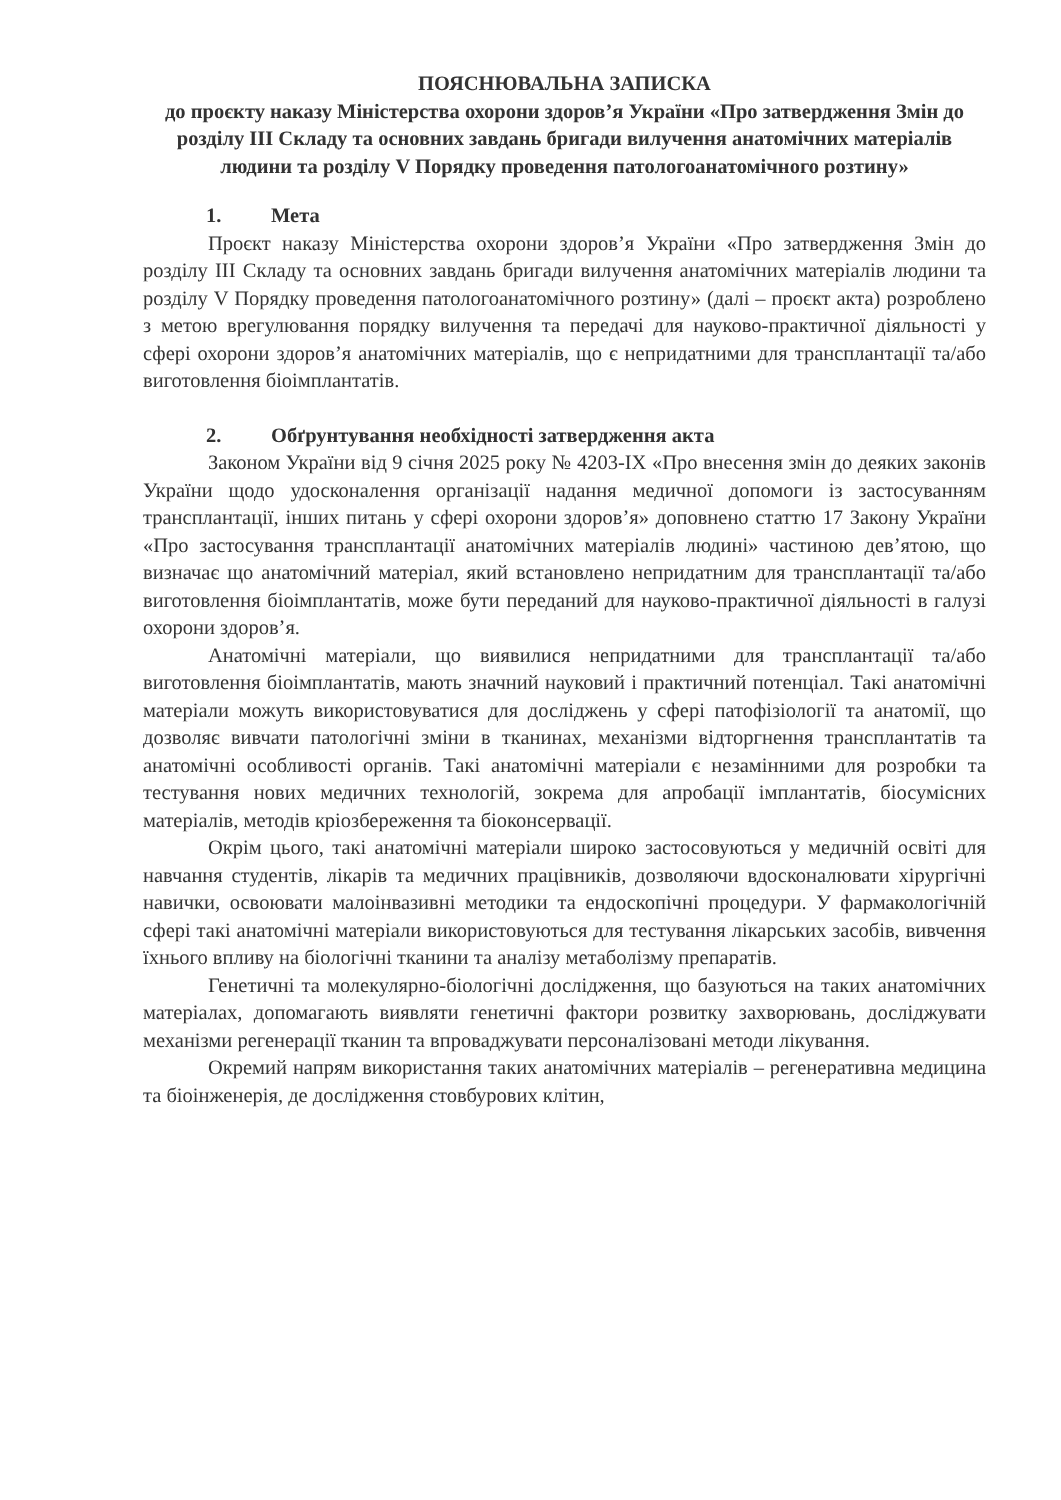ПОЯСНЮВАЛЬНА ЗАПИСКА
до проєкту наказу Міністерства охорони здоров’я України «Про затвердження Змін до розділу III Складу та основних завдань бригади вилучення анатомічних матеріалів людини та розділу V Порядку проведення патологоанатомічного розтину»
1. Мета
Проєкт наказу Міністерства охорони здоров’я України «Про затвердження Змін до розділу III Складу та основних завдань бригади вилучення анатомічних матеріалів людини та розділу V Порядку проведення патологоанатомічного розтину» (далі – проєкт акта) розроблено з метою врегулювання порядку вилучення та передачі для науково-практичної діяльності у сфері охорони здоров’я анатомічних матеріалів, що є непридатними для трансплантації та/або виготовлення біоімплантатів.
2. Обґрунтування необхідності затвердження акта
Законом України від 9 січня 2025 року № 4203-IX «Про внесення змін до деяких законів України щодо удосконалення організації надання медичної допомоги із застосуванням трансплантації, інших питань у сфері охорони здоров’я» доповнено статтю 17 Закону України «Про застосування трансплантації анатомічних матеріалів людині» частиною дев’ятою, що визначає що анатомічний матеріал, який встановлено непридатним для трансплантації та/або виготовлення біоімплантатів, може бути переданий для науково-практичної діяльності в галузі охорони здоров’я.
Анатомічні матеріали, що виявилися непридатними для трансплантації та/або виготовлення біоімплантатів, мають значний науковий і практичний потенціал. Такі анатомічні матеріали можуть використовуватися для досліджень у сфері патофізіології та анатомії, що дозволяє вивчати патологічні зміни в тканинах, механізми відторгнення трансплантатів та анатомічні особливості органів. Такі анатомічні матеріали є незамінними для розробки та тестування нових медичних технологій, зокрема для апробації імплантатів, біосумісних матеріалів, методів кріозбереження та біоконсервації.
Окрім цього, такі анатомічні матеріали широко застосовуються у медичній освіті для навчання студентів, лікарів та медичних працівників, дозволяючи вдосконалювати хірургічні навички, освоювати малоінвазивні методики та ендоскопічні процедури. У фармакологічній сфері такі анатомічні матеріали використовуються для тестування лікарських засобів, вивчення їхнього впливу на біологічні тканини та аналізу метаболізму препаратів.
Генетичні та молекулярно-біологічні дослідження, що базуються на таких анатомічних матеріалах, допомагають виявляти генетичні фактори розвитку захворювань, досліджувати механізми регенерації тканин та впроваджувати персоналізовані методи лікування.
Окремий напрям використання таких анатомічних матеріалів – регенеративна медицина та біоінженерія, де дослідження стовбурових клітин,